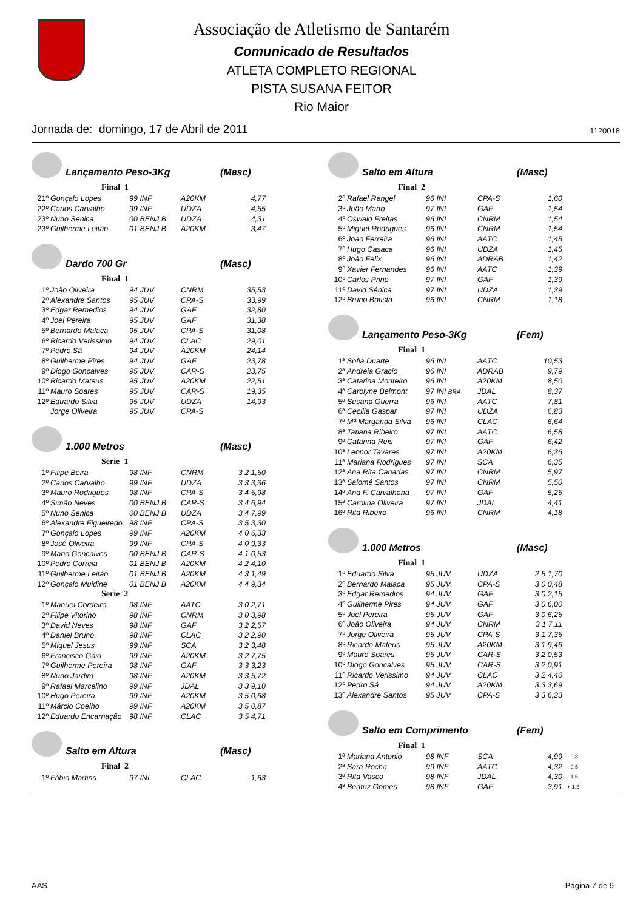Associação de Atletismo de Santarém
Comunicado de Resultados
ATLETA COMPLETO REGIONAL
PISTA SUSANA FEITOR
Rio Maior
Jornada de: domingo, 17 de Abril de 2011 1120018
Lançamento Peso-3Kg (Masc)
Final 1
| 21º | Gonçalo Lopes | 99 INF | A20KM | 4,77 |
| 22º | Carlos Carvalho | 99 INF | UDZA | 4,55 |
| 23º | Nuno Senica | 00 BENJ B | UDZA | 4,31 |
| 23º | Guilherme Leitão | 01 BENJ B | A20KM | 3,47 |
Dardo 700 Gr (Masc)
Final 1
| 1º | João Oliveira | 94 JUV | CNRM | 35,53 |
| 2º | Alexandre Santos | 95 JUV | CPA-S | 33,99 |
| 3º | Edgar Remedios | 94 JUV | GAF | 32,80 |
| 4º | Joel Pereira | 95 JUV | GAF | 31,38 |
| 5º | Bernardo Malaca | 95 JUV | CPA-S | 31,08 |
| 6º | Ricardo Verissimo | 94 JUV | CLAC | 29,01 |
| 7º | Pedro Sá | 94 JUV | A20KM | 24,14 |
| 8º | Guilherme Pires | 94 JUV | GAF | 23,78 |
| 9º | Diogo Goncalves | 95 JUV | CAR-S | 23,75 |
| 10º | Ricardo Mateus | 95 JUV | A20KM | 22,51 |
| 11º | Mauro Soares | 95 JUV | CAR-S | 19,35 |
| 12º | Eduardo Silva | 95 JUV | UDZA | 14,93 |
| | Jorge Oliveira | 95 JUV | CPA-S | |
1.000 Metros (Masc)
Serie 1
| 1º | Filipe Beira | 98 INF | CNRM | 3 2 1,50 |
| 2º | Carlos Carvalho | 99 INF | UDZA | 3 3 3,36 |
| 3º | Mauro Rodrigues | 98 INF | CPA-S | 3 4 5,98 |
| 4º | Simão Neves | 00 BENJ B | CAR-S | 3 4 6,94 |
| 5º | Nuno Senica | 00 BENJ B | UDZA | 3 4 7,99 |
| 6º | Alexandre Figueiredo | 98 INF | CPA-S | 3 5 3,30 |
| 7º | Gonçalo Lopes | 99 INF | A20KM | 4 0 6,33 |
| 8º | José Oliveira | 99 INF | CPA-S | 4 0 9,33 |
| 9º | Mario Goncalves | 00 BENJ B | CAR-S | 4 1 0,53 |
| 10º | Pedro Correia | 01 BENJ B | A20KM | 4 2 4,10 |
| 11º | Guilherme Leitão | 01 BENJ B | A20KM | 4 3 1,49 |
| 12º | Gonçalo Muidine | 01 BENJ B | A20KM | 4 4 9,34 |
Serie 2
| 1º | Manuel Cordeiro | 98 INF | AATC | 3 0 2,71 |
| 2º | Filipe Vitorino | 98 INF | CNRM | 3 0 3,98 |
| 3º | David Neves | 98 INF | GAF | 3 2 2,57 |
| 4º | Daniel Bruno | 98 INF | CLAC | 3 2 2,90 |
| 5º | Miguel Jesus | 99 INF | SCA | 3 2 3,48 |
| 6º | Francisco Gaio | 99 INF | A20KM | 3 2 7,75 |
| 7º | Guilherme Pereira | 98 INF | GAF | 3 3 3,23 |
| 8º | Nuno Jardim | 98 INF | A20KM | 3 3 5,72 |
| 9º | Rafael Marcelino | 99 INF | JDAL | 3 3 9,10 |
| 10º | Hugo Pereira | 99 INF | A20KM | 3 5 0,68 |
| 11º | Márcio Coelho | 99 INF | A20KM | 3 5 0,87 |
| 12º | Eduardo Encarnação | 98 INF | CLAC | 3 5 4,71 |
Salto em Altura (Masc)
Final 2
| 1º | Fábio Martins | 97 INI | CLAC | 1,63 |
Salto em Altura (Masc)
Final 2
| 2º | Rafael Rangel | 96 INI | CPA-S | 1,60 |
| 3º | João Marto | 97 INI | GAF | 1,54 |
| 4º | Oswald Freitas | 96 INI | CNRM | 1,54 |
| 5º | Miguel Rodrigues | 96 INI | CNRM | 1,54 |
| 6º | Joao Ferreira | 96 INI | AATC | 1,45 |
| 7º | Hugo Casaca | 96 INI | UDZA | 1,45 |
| 8º | João Felix | 96 INI | ADRAB | 1,42 |
| 9º | Xavier Fernandes | 96 INI | AATC | 1,39 |
| 10º | Carlos Prino | 97 INI | GAF | 1,39 |
| 11º | David Sénica | 97 INI | UDZA | 1,39 |
| 12º | Bruno Batista | 96 INI | CNRM | 1,18 |
Lançamento Peso-3Kg (Fem)
Final 1
| 1ª | Sofia Duarte | 96 INI | AATC | 10,53 |
| 2ª | Andreia Gracio | 96 INI | ADRAB | 9,79 |
| 3ª | Catarina Monteiro | 96 INI | A20KM | 8,50 |
| 4ª | Carolyne Belmont | 97 INI BRA | JDAL | 8,37 |
| 5ª | Susana Guerra | 96 INI | AATC | 7,81 |
| 6ª | Cecilia Gaspar | 97 INI | UDZA | 6,83 |
| 7ª | Mª Margarida Silva | 96 INI | CLAC | 6,64 |
| 8ª | Tatiana Ribeiro | 97 INI | AATC | 6,58 |
| 9ª | Catarina Reis | 97 INI | GAF | 6,42 |
| 10ª | Leonor Tavares | 97 INI | A20KM | 6,36 |
| 11ª | Mariana Rodrigues | 97 INI | SCA | 6,35 |
| 12ª | Ana Rita Canadas | 97 INI | CNRM | 5,97 |
| 13ª | Salomé Santos | 97 INI | CNRM | 5,50 |
| 14ª | Ana F. Carvalhana | 97 INI | GAF | 5,25 |
| 15ª | Carolina Oliveira | 97 INI | JDAL | 4,41 |
| 16ª | Rita Ribeiro | 96 INI | CNRM | 4,18 |
1.000 Metros (Masc)
Final 1
| 1º | Eduardo Silva | 95 JUV | UDZA | 2 5 1,70 |
| 2º | Bernardo Malaca | 95 JUV | CPA-S | 3 0 0,48 |
| 3º | Edgar Remedios | 94 JUV | GAF | 3 0 2,15 |
| 4º | Guilherme Pires | 94 JUV | GAF | 3 0 6,00 |
| 5º | Joel Pereira | 95 JUV | GAF | 3 0 6,25 |
| 6º | João Oliveira | 94 JUV | CNRM | 3 1 7,11 |
| 7º | Jorge Oliveira | 95 JUV | CPA-S | 3 1 7,35 |
| 8º | Ricardo Mateus | 95 JUV | A20KM | 3 1 9,46 |
| 9º | Mauro Soares | 95 JUV | CAR-S | 3 2 0,53 |
| 10º | Diogo Goncalves | 95 JUV | CAR-S | 3 2 0,91 |
| 11º | Ricardo Verissimo | 94 JUV | CLAC | 3 2 4,40 |
| 12º | Pedro Sá | 94 JUV | A20KM | 3 3 3,69 |
| 13º | Alexandre Santos | 95 JUV | CPA-S | 3 3 6,23 |
Salto em Comprimento (Fem)
Final 1
| 1ª | Mariana Antonio | 98 INF | SCA | 4,99 | - 0,8 |
| 2ª | Sara Rocha | 99 INF | AATC | 4,32 | - 0,5 |
| 3ª | Rita Vasco | 98 INF | JDAL | 4,30 | - 1,6 |
| 4ª | Beatriz Gomes | 98 INF | GAF | 3,91 | + 1,3 |
AAS Página 7 de 9